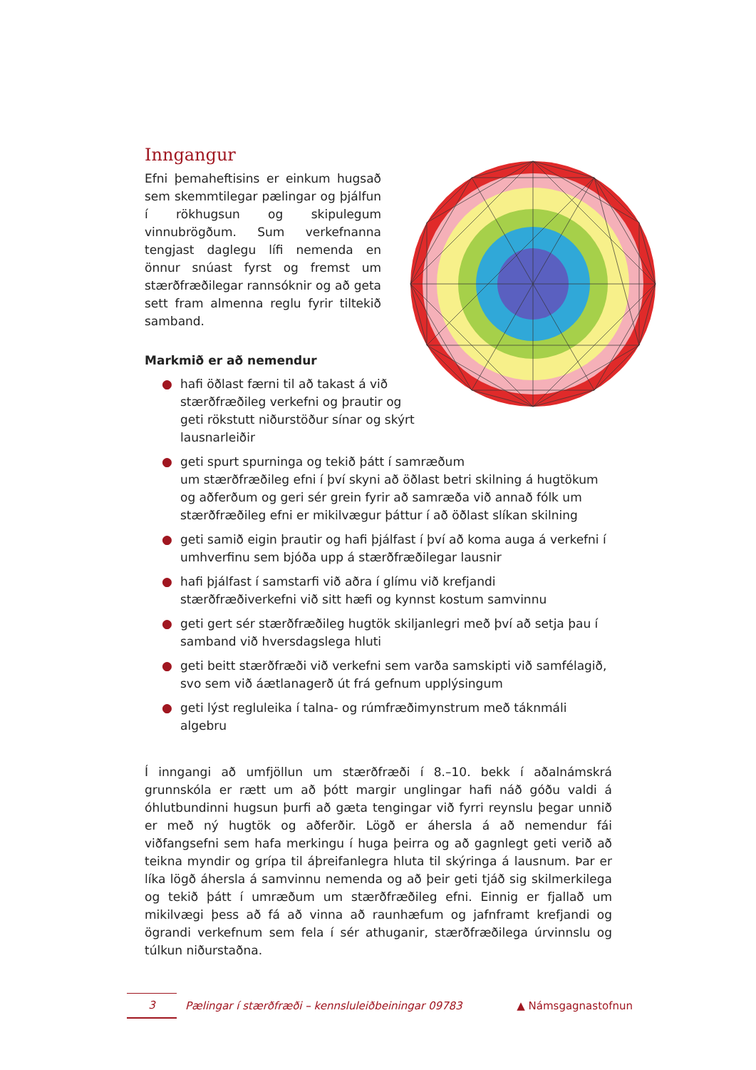Inngangur
Efni þemaheftisins er einkum hugsað sem skemmtilegar pælingar og þjálfun í rökhugsun og skipulegum vinnubrögðum. Sum verkefnanna tengjast daglegu lífi nemenda en önnur snúast fyrst og fremst um stærðfræðilegar rannsóknir og að geta sett fram almenna reglu fyrir tiltekið samband.
Markmið er að nemendur
● hafi öðlast færni til að takast á við
stærðfræðileg verkefni og þrautir og
geti rökstutt niðurstöður sínar og skýrt
lausnarleiðir
● geti spurt spurninga og tekið þátt í samræðum
um stærðfræðileg efni í því skyni að öðlast betri skilning á hugtökum og aðferðum og geri sér grein fyrir að samræða við annað fólk um stærðfræðileg efni er mikilvægur þáttur í að öðlast slíkan skilning
● geti samið eigin þrautir og hafi þjálfast í því að koma auga á verkefni í umhverfinu sem bjóða upp á stærðfræðilegar lausnir
● hafi þjálfast í samstarfi við aðra í glímu við krefjandi stærðfræðiverkefni við sitt hæfi og kynnst kostum samvinnu
● geti gert sér stærðfræðileg hugtök skiljanlegri með því að setja þau í samband við hversdagslega hluti
● geti beitt stærðfræði við verkefni sem varða samskipti við samfélagið, svo sem við áætlanagerð út frá gefnum upplýsingum
● geti lýst regluleika í talna- og rúmfræðimynstrum með táknmáli algebru
Í inngangi að umfjöllun um stærðfræði í 8.–10. bekk í aðalnámskrá grunnskóla er rætt um að þótt margir unglingar hafi náð góðu valdi á óhlutbundinni hugsun þurfi að gæta tengingar við fyrri reynslu þegar unnið er með ný hugtök og aðferðir. Lögð er áhersla á að nemendur fái viðfangsefni sem hafa merkingu í huga þeirra og að gagnlegt geti verið að teikna myndir og grípa til áþreifanlegra hluta til skýringa á lausnum. Þar er líka lögð áhersla á samvinnu nemenda og að þeir geti tjáð sig skilmerkilega og tekið þátt í umræðum um stærðfræðileg efni. Einnig er fjallað um mikilvægi þess að fá að vinna að raunhæfum og jafnframt krefjandi og ögrandi verkefnum sem fela í sér athuganir, stærðfræðilega úrvinnslu og túlkun niðurstaðna.
3
Pælingar í stærðfræði – kennsluleiðbeiningar 09783
▲ Námsgagnastofnun